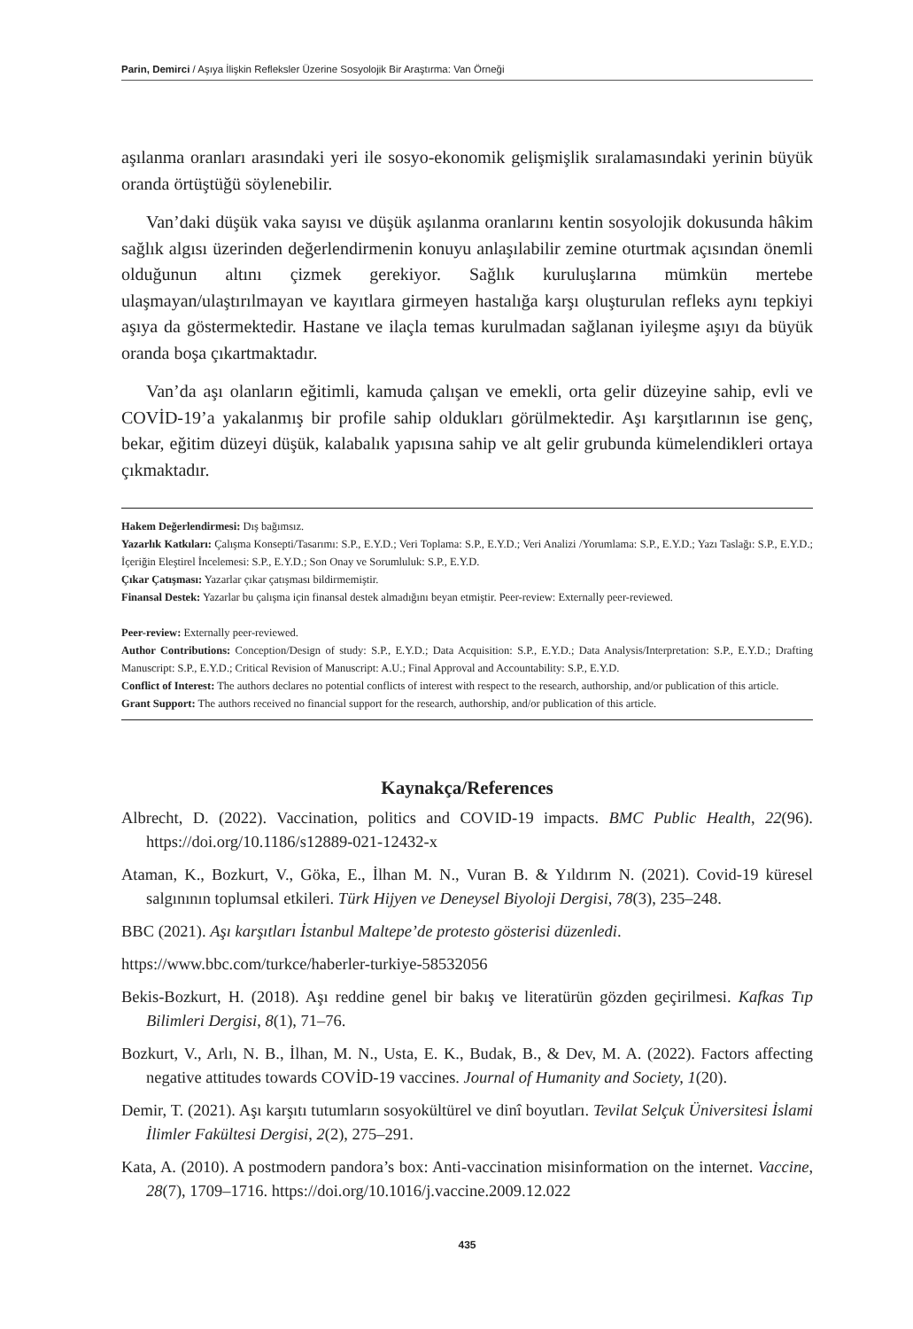Parin, Demirci / Aşıya İlişkin Refleksler Üzerine Sosyolojik Bir Araştırma: Van Örneği
aşılanma oranları arasındaki yeri ile sosyo-ekonomik gelişmişlik sıralamasındaki yerinin büyük oranda örtüştüğü söylenebilir.
Van’daki düşük vaka sayısı ve düşük aşılanma oranlarını kentin sosyolojik dokusunda hâkim sağlık algısı üzerinden değerlendirmenin konuyu anlaşılabilir zemine oturtmak açısından önemli olduğunun altını çizmek gerekiyor. Sağlık kuruluşlarına mümkün mertebe ulaşmayan/ulaştırılmayan ve kayıtlara girmeyen hastalığa karşı oluşturulan refleks aynı tepkiyi aşıya da göstermektedir. Hastane ve ilaçla temas kurulmadan sağlanan iyileşme aşıyı da büyük oranda boşa çıkartmaktadır.
Van’da aşı olanların eğitimli, kamuda çalışan ve emekli, orta gelir düzeyine sahip, evli ve COVİD-19’a yakalanmış bir profile sahip oldukları görülmektedir. Aşı karşıtlarının ise genç, bekar, eğitim düzeyi düşük, kalabalık yapısına sahip ve alt gelir grubunda kümelendikleri ortaya çıkmaktadır.
Hakem Değerlendirmesi: Dış bağımsız.
Yazarlık Katkıları: Çalışma Konsepti/Tasarımı: S.P., E.Y.D.; Veri Toplama: S.P., E.Y.D.; Veri Analizi /Yorumlama: S.P., E.Y.D.; Yazı Taslağı: S.P., E.Y.D.; İçeriğin Eleştirel İncelemesi: S.P., E.Y.D.; Son Onay ve Sorumluluk: S.P., E.Y.D.
Çıkar Çatışması: Yazarlar çıkar çatışması bildirmemiştir.
Finansal Destek: Yazarlar bu çalışma için finansal destek almadığını beyan etmiştir. Peer-review: Externally peer-reviewed.
Peer-review: Externally peer-reviewed.
Author Contributions: Conception/Design of study: S.P., E.Y.D.; Data Acquisition: S.P., E.Y.D.; Data Analysis/Interpretation: S.P., E.Y.D.; Drafting Manuscript: S.P., E.Y.D.; Critical Revision of Manuscript: A.U.; Final Approval and Accountability: S.P., E.Y.D.
Conflict of Interest: The authors declares no potential conflicts of interest with respect to the research, authorship, and/or publication of this article.
Grant Support: The authors received no financial support for the research, authorship, and/or publication of this article.
Kaynakça/References
Albrecht, D. (2022). Vaccination, politics and COVID-19 impacts. BMC Public Health, 22(96). https://doi.org/10.1186/s12889-021-12432-x
Ataman, K., Bozkurt, V., Göka, E., İlhan M. N., Vuran B. & Yıldırım N. (2021). Covid-19 küresel salgınının toplumsal etkileri. Türk Hijyen ve Deneysel Biyoloji Dergisi, 78(3), 235–248.
BBC (2021). Aşı karşıtları İstanbul Maltepe’de protesto gösterisi düzenledi.
https://www.bbc.com/turkce/haberler-turkiye-58532056
Bekis-Bozkurt, H. (2018). Aşı reddine genel bir bakış ve literatürün gözden geçirilmesi. Kafkas Tıp Bilimleri Dergisi, 8(1), 71–76.
Bozkurt, V., Arlı, N. B., İlhan, M. N., Usta, E. K., Budak, B., & Dev, M. A. (2022). Factors affecting negative attitudes towards COVİD-19 vaccines. Journal of Humanity and Society, 1(20).
Demir, T. (2021). Aşı karşıtı tutumların sosyokültürel ve dinî boyutları. Tevilat Selçuk Üniversitesi İslami İlimler Fakültesi Dergisi, 2(2), 275–291.
Kata, A. (2010). A postmodern pandora’s box: Anti-vaccination misinformation on the internet. Vaccine, 28(7), 1709–1716. https://doi.org/10.1016/j.vaccine.2009.12.022
435